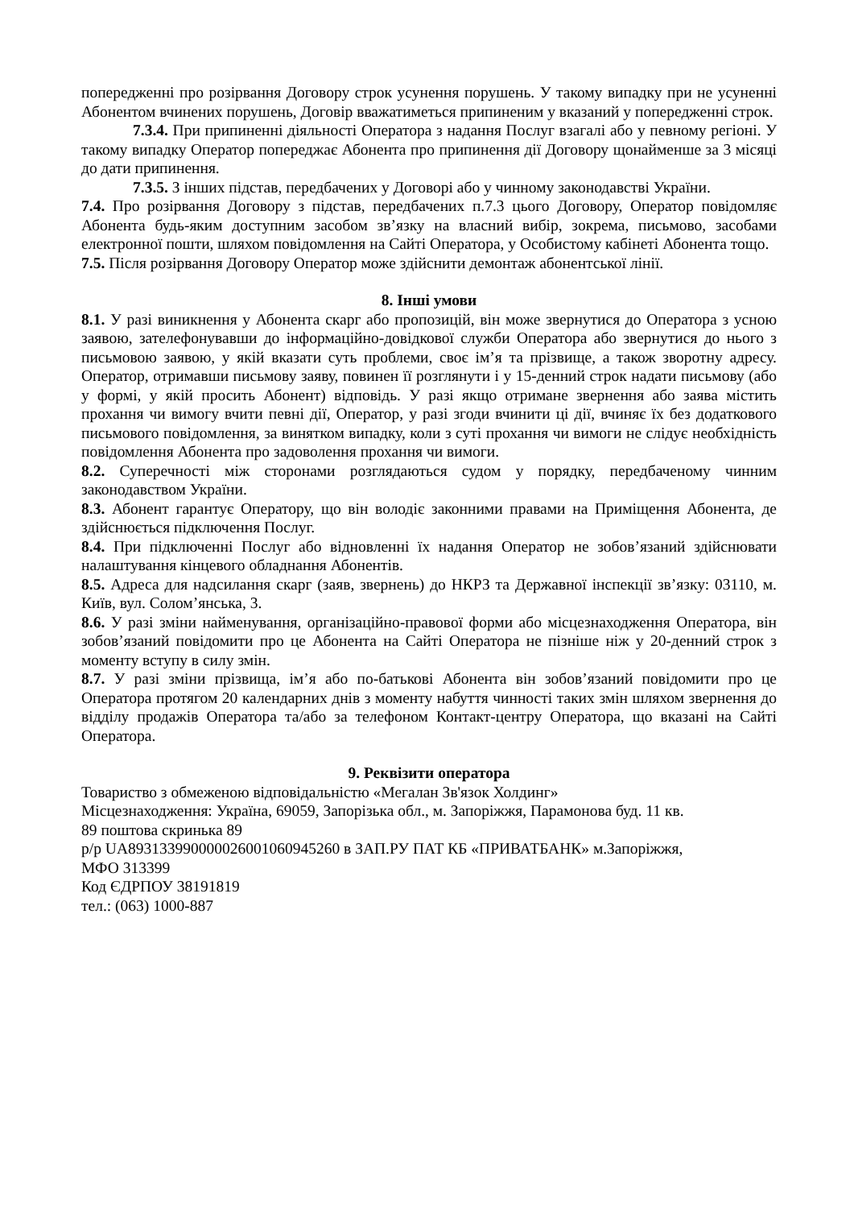попередженні про розірвання Договору строк усунення порушень. У такому випадку при не усуненні Абонентом вчинених порушень, Договір вважатиметься припиненим у вказаний у попередженні строк.
7.3.4. При припиненні діяльності Оператора з надання Послуг взагалі або у певному регіоні. У такому випадку Оператор попереджає Абонента про припинення дії Договору щонайменше за 3 місяці до дати припинення.
7.3.5. З інших підстав, передбачених у Договорі або у чинному законодавстві України.
7.4. Про розірвання Договору з підстав, передбачених п.7.3 цього Договору, Оператор повідомляє Абонента будь-яким доступним засобом зв’язку на власний вибір, зокрема, письмово, засобами електронної пошти, шляхом повідомлення на Сайті Оператора, у Особистому кабінеті Абонента тощо.
7.5. Після розірвання Договору Оператор може здійснити демонтаж абонентської лінії.
8. Інші умови
8.1. У разі виникнення у Абонента скарг або пропозицій, він може звернутися до Оператора з усною заявою, зателефонувавши до інформаційно-довідкової служби Оператора або звернутися до нього з письмовою заявою, у якій вказати суть проблеми, своє ім’я та прізвище, а також зворотну адресу. Оператор, отримавши письмову заяву, повинен її розглянути і у 15-денний строк надати письмову (або у формі, у якій просить Абонент) відповідь. У разі якщо отримане звернення або заява містить прохання чи вимогу вчити певні дії, Оператор, у разі згоди вчинити ці дії, вчиняє їх без додаткового письмового повідомлення, за винятком випадку, коли з суті прохання чи вимоги не слідує необхідність повідомлення Абонента про задоволення прохання чи вимоги.
8.2. Суперечності між сторонами розглядаються судом у порядку, передбаченому чинним законодавством України.
8.3. Абонент гарантує Оператору, що він володіє законними правами на Приміщення Абонента, де здійснюється підключення Послуг.
8.4. При підключенні Послуг або відновленні їх надання Оператор не зобов’язаний здійснювати налаштування кінцевого обладнання Абонентів.
8.5. Адреса для надсилання скарг (заяв, звернень) до НКРЗ та Державної інспекції зв’язку: 03110, м. Київ, вул. Солом’янська, 3.
8.6. У разі зміни найменування, організаційно-правової форми або місцезнаходження Оператора, він зобов’язаний повідомити про це Абонента на Сайті Оператора не пізніше ніж у 20-денний строк з моменту вступу в силу змін.
8.7. У разі зміни прізвища, ім’я або по-батькові Абонента він зобов’язаний повідомити про це Оператора протягом 20 календарних днів з моменту набуття чинності таких змін шляхом звернення до відділу продажів Оператора та/або за телефоном Контакт-центру Оператора, що вказані на Сайті Оператора.
9. Реквізити оператора
Товариство з обмеженою відповідальністю «Мегалан Зв'язок Холдинг»
Місцезнаходження: Україна, 69059, Запорізька обл., м. Запоріжжя, Парамонова буд. 11 кв.
89 поштова скринька 89
р/р UA893133990000026001060945260 в ЗАП.РУ ПАТ КБ «ПРИВАТБАНК» м.Запоріжжя,
МФО 313399
Код ЄДРПОУ 38191819
тел.: (063) 1000-887